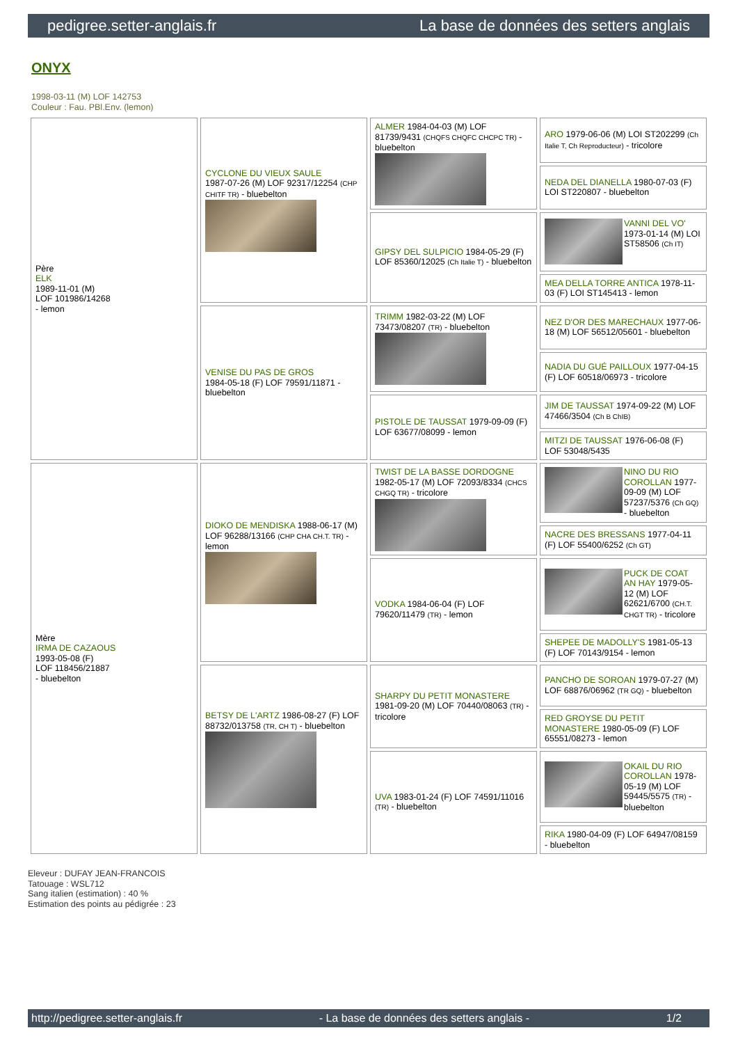pedigree.setter-anglais.fr La base de données des setters anglais
ONYX
1998-03-11 (M) LOF 142753
Couleur : Fau. PBl.Env. (lemon)
| Père ELK 1989-11-01 (M) LOF 101986/14268 - lemon | CYCLONE DU VIEUX SAULE 1987-07-26 (M) LOF 92317/12254 (CHP CHITF TR) - bluebelton | ALMER 1984-04-03 (M) LOF 81739/9431 (CHQFS CHQFC CHCPC TR) - bluebelton | ARO 1979-06-06 (M) LOI ST202299 (Ch Italie T, Ch Reproducteur) - tricolore |
| | | | NEDA DEL DIANELLA 1980-07-03 (F) LOI ST220807 - bluebelton |
| | | GIPSY DEL SULPICIO 1984-05-29 (F) LOF 85360/12025 (Ch Italie T) - bluebelton | VANNI DEL VO' 1973-01-14 (M) LOI ST58506 (Ch IT) |
| | | | MEA DELLA TORRE ANTICA 1978-11-03 (F) LOI ST145413 - lemon |
| | VENISE DU PAS DE GROS 1984-05-18 (F) LOF 79591/11871 - bluebelton | TRIMM 1982-03-22 (M) LOF 73473/08207 (TR) - bluebelton | NEZ D'OR DES MARECHAUX 1977-06-18 (M) LOF 56512/05601 - bluebelton |
| | | | NADIA DU GUÉ PAILLOUX 1977-04-15 (F) LOF 60518/06973 - tricolore |
| | | PISTOLE DE TAUSSAT 1979-09-09 (F) LOF 63677/08099 - lemon | JIM DE TAUSSAT 1974-09-22 (M) LOF 47466/3504 (Ch B ChIB) |
| | | | MITZI DE TAUSSAT 1976-06-08 (F) LOF 53048/5435 |
| Mère IRMA DE CAZAOUS 1993-05-08 (F) LOF 118456/21887 - bluebelton | DIOKO DE MENDISKA 1988-06-17 (M) LOF 96288/13166 (CHP CHA CH.T. TR) - lemon | TWIST DE LA BASSE DORDOGNE 1982-05-17 (M) LOF 72093/8334 (CHCS CHGQ TR) - tricolore | NINO DU RIO COROLLAN 1977-09-09 (M) LOF 57237/5376 (Ch GQ) - bluebelton |
| | | | NACRE DES BRESSANS 1977-04-11 (F) LOF 55400/6252 (Ch GT) |
| | | VODKA 1984-06-04 (F) LOF 79620/11479 (TR) - lemon | PUCK DE COAT AN HAY 1979-05-12 (M) LOF 62621/6700 (CH.T. CHGT TR) - tricolore |
| | | | SHEPEE DE MADOLLY'S 1981-05-13 (F) LOF 70143/9154 - lemon |
| | BETSY DE L'ARTZ 1986-08-27 (F) LOF 88732/013758 (TR, CH T) - bluebelton | SHARPY DU PETIT MONASTERE 1981-09-20 (M) LOF 70440/08063 (TR) - tricolore | PANCHO DE SOROAN 1979-07-27 (M) LOF 68876/06962 (TR GQ) - bluebelton |
| | | | RED GROYSE DU PETIT MONASTERE 1980-05-09 (F) LOF 65551/08273 - lemon |
| | | UVA 1983-01-24 (F) LOF 74591/11016 (TR) - bluebelton | OKAIL DU RIO COROLLAN 1978-05-19 (M) LOF 59445/5575 (TR) - bluebelton |
| | | | RIKA 1980-04-09 (F) LOF 64947/08159 - bluebelton |
Eleveur : DUFAY JEAN-FRANCOIS
Tatouage : WSL712
Sang italien (estimation) : 40 %
Estimation des points au pédigrée : 23
http://pedigree.setter-anglais.fr - La base de données des setters anglais - 1/2